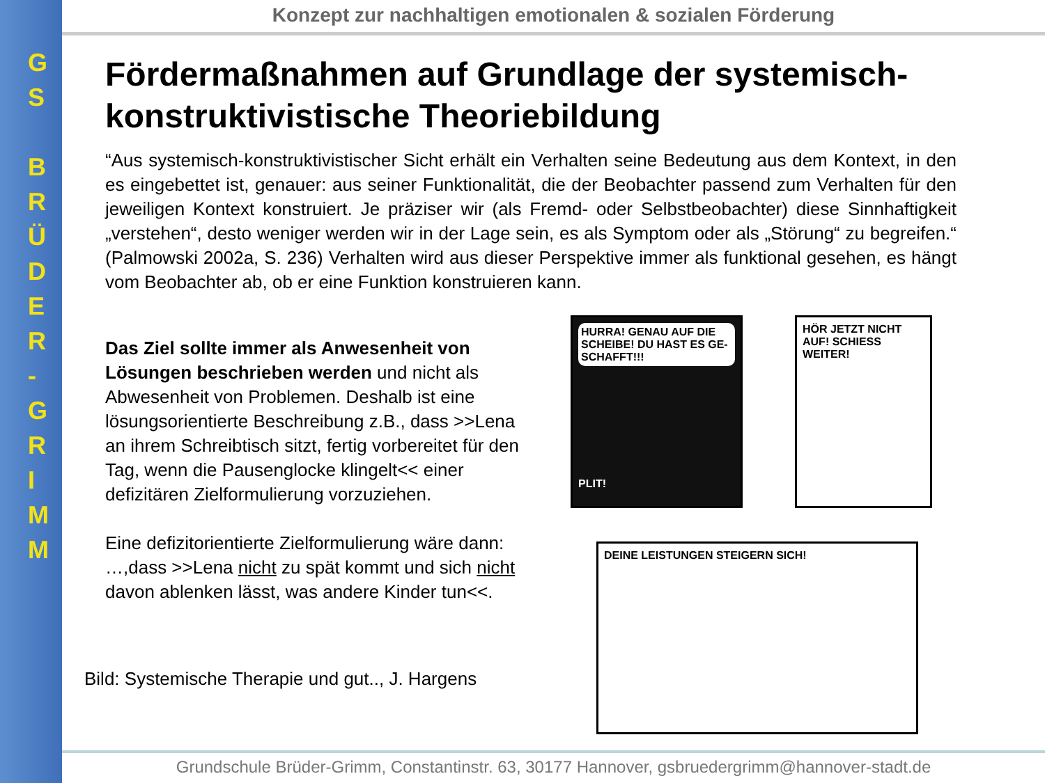G
S
B
R
Ü
D
E
R
-
G
R
I
M
M
Konzept zur nachhaltigen emotionalen & sozialen Förderung
Fördermaßnahmen auf Grundlage der systemisch-konstruktivistische Theoriebildung
“Aus systemisch-konstruktivistischer Sicht erhält ein Verhalten seine Bedeutung aus dem Kontext, in den es eingebettet ist, genauer: aus seiner Funktionalität, die der Beobachter passend zum Verhalten für den jeweiligen Kontext konstruiert. Je präziser wir (als Fremd- oder Selbstbeobachter) diese Sinnhaftigkeit „verstehen“, desto weniger werden wir in der Lage sein, es als Symptom oder als „Störung“ zu begreifen.“ (Palmowski 2002a, S. 236) Verhalten wird aus dieser Perspektive immer als funktional gesehen, es hängt vom Beobachter ab, ob er eine Funktion konstruieren kann.
Das Ziel sollte immer als Anwesenheit von Lösungen beschrieben werden und nicht als Abwesenheit von Problemen. Deshalb ist eine lösungsorientierte Beschreibung z.B., dass >>Lena an ihrem Schreibtisch sitzt, fertig vorbereitet für den Tag, wenn die Pausenglocke klingelt<< einer defizitären Zielformulierung vorzuziehen.
Eine defizitorientierte Zielformulierung wäre dann: …,dass >>Lena nicht zu spät kommt und sich nicht davon ablenken lässt, was andere Kinder tun<<.
Bild: Systemische Therapie und gut.., J. Hargens
HURRA! GENAU AUF DIE SCHEIBE! DU HAST ES GE-SCHAFFT!!!
PLIT!
HÖR JETZT NICHT AUF! SCHIESS WEITER!
DEINE LEISTUNGEN STEIGERN SICH!
Grundschule Brüder-Grimm, Constantinstr. 63, 30177 Hannover, gsbruedergrimm@hannover-stadt.de